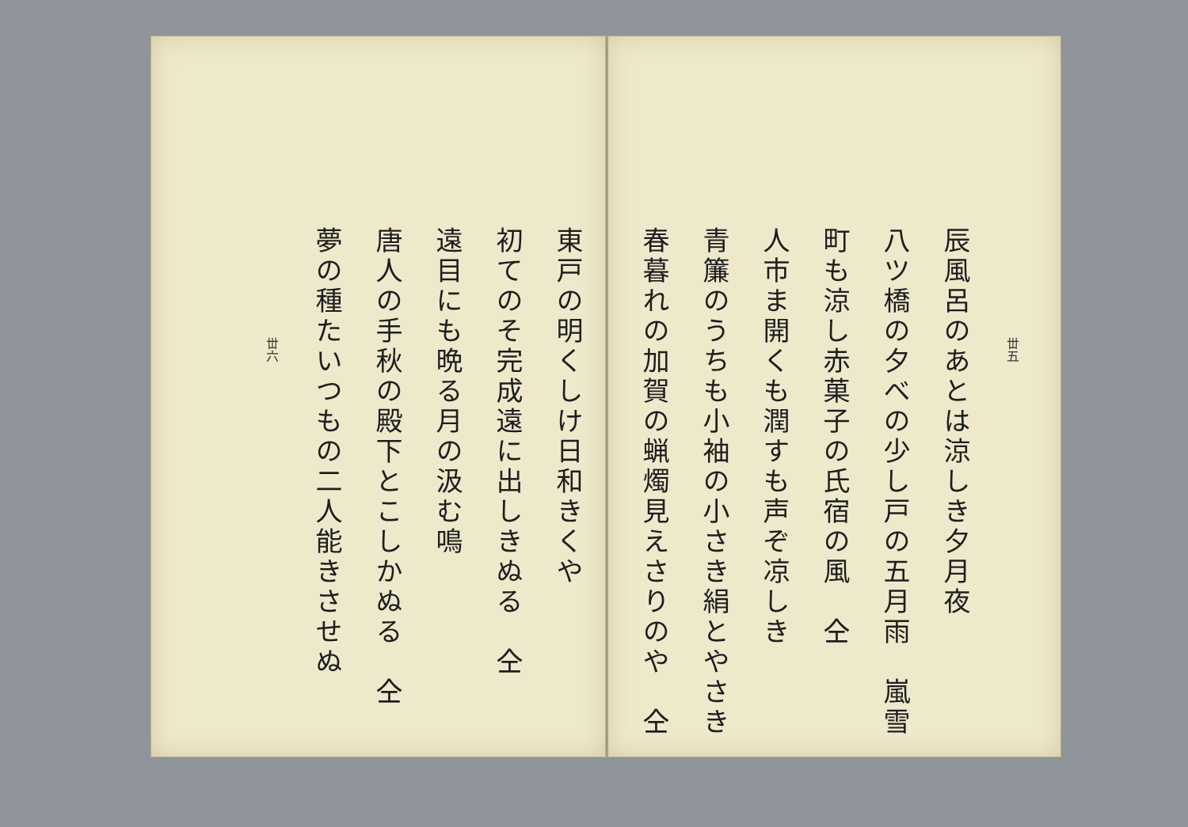丗五
辰風呂のあとは涼しき夕月夜
八ツ橋の夕べの少し戸の五月雨　嵐雪
町も涼し赤菓子の氏宿の風　仝
人市ま開くも潤すも声ぞ凉しき
青簾のうちも小袖の小さき絹とやさき
春暮れの加賀の蝋燭見えさりのや　仝
東戸の明くしけ日和きくや
初てのそ完成遠に出しきぬる　仝
遠目にも晩る月の汲む鳴
唐人の手秋の殿下とこしかぬる　仝
夢の種たいつもの二人能きさせぬ
丗六